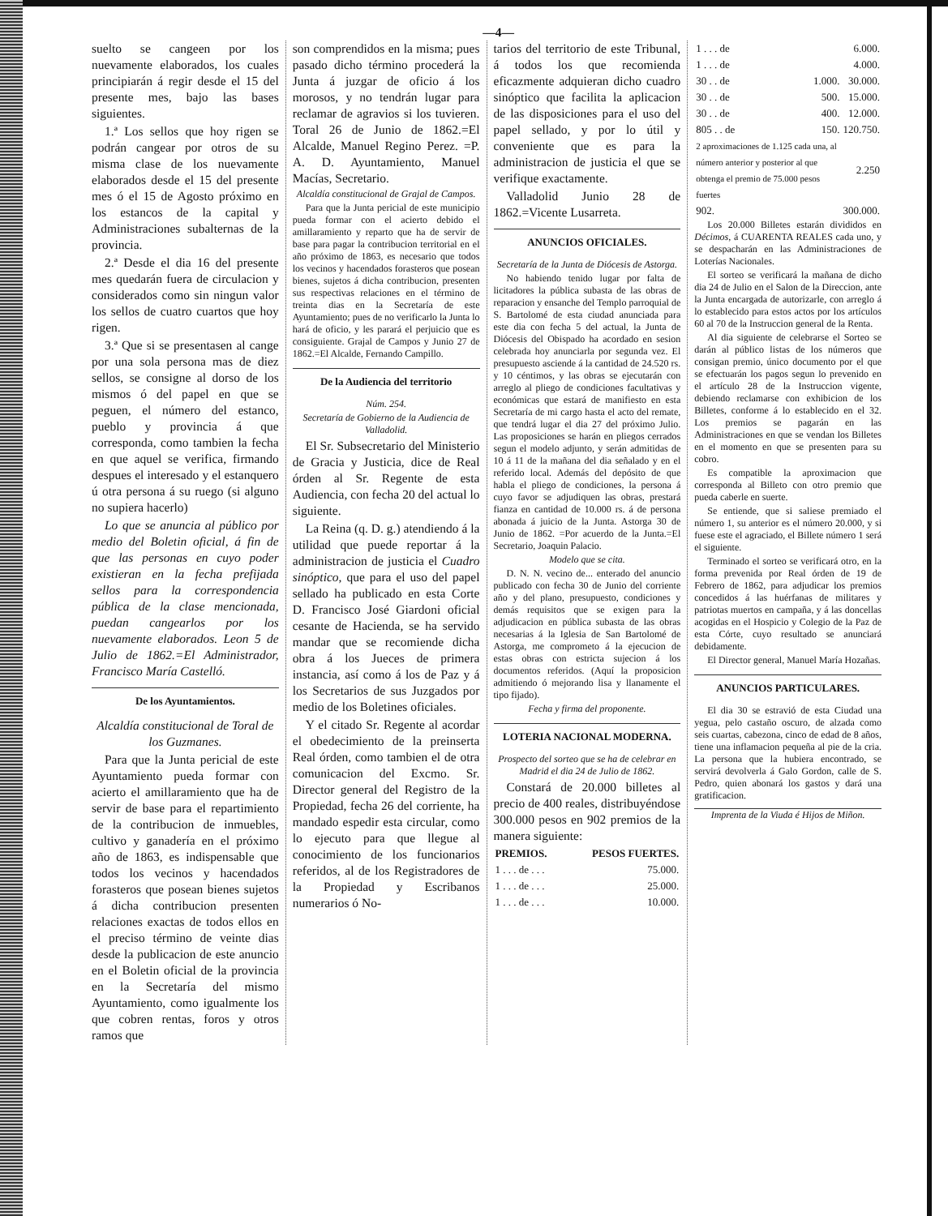—4—
suelto se cangeen por los nuevamente elaborados, los cuales principiarán á regir desde el 15 del presente mes, bajo las bases siguientes.
1.ª Los sellos que hoy rigen se podrán cangear por otros de su misma clase de los nuevamente elaborados desde el 15 del presente mes ó el 15 de Agosto próximo en los estancos de la capital y Administraciones subalternas de la provincia.
2.ª Desde el dia 16 del presente mes quedarán fuera de circulacion y considerados como sin ningun valor los sellos de cuatro cuartos que hoy rigen.
3.ª Que si se presentasen al cange por una sola persona mas de diez sellos, se consigne al dorso de los mismos ó del papel en que se peguen, el número del estanco, pueblo y provincia á que corresponda, como tambien la fecha en que aquel se verifica, firmando despues el interesado y el estanquero ú otra persona á su ruego (si alguno no supiera hacerlo)
Lo que se anuncia al público por medio del Boletin oficial, á fin de que las personas en cuyo poder existieran en la fecha prefijada sellos para la correspondencia pública de la clase mencionada, puedan cangearlos por los nuevamente elaborados. Leon 5 de Julio de 1862.=El Administrador, Francisco María Castelló.
De los Ayuntamientos.
Alcaldía constitucional de Toral de los Guzmanes.
Para que la Junta pericial de este Ayuntamiento pueda formar con acierto el amillaramiento que ha de servir de base para el repartimiento de la contribucion de inmuebles, cultivo y ganadería en el próximo año de 1863, es indispensable que todos los vecinos y hacendados forasteros que posean bienes sujetos á dicha contribucion presenten relaciones exactas de todos ellos en el preciso término de veinte dias desde la publicacion de este anuncio en el Boletin oficial de la provincia en la Secretaría del mismo Ayuntamiento, como igualmente los que cobren rentas, foros y otros ramos que
son comprendidos en la misma; pues pasado dicho término procederá la Junta á juzgar de oficio á los morosos, y no tendrán lugar para reclamar de agravios si los tuvieren. Toral 26 de Junio de 1862.=El Alcalde, Manuel Regino Perez. =P. A. D. Ayuntamiento, Manuel Macías, Secretario.
Alcaldía constitucional de Grajal de Campos.
Para que la Junta pericial de este municipio pueda formar con el acierto debido el amillaramiento y reparto que ha de servir de base para pagar la contribucion territorial en el año próximo de 1863, es necesario que todos los vecinos y hacendados forasteros que posean bienes, sujetos á dicha contribucion, presenten sus respectivas relaciones en el término de treinta dias en la Secretaría de este Ayuntamiento; pues de no verificarlo la Junta lo hará de oficio, y les parará el perjuicio que es consiguiente. Grajal de Campos y Junio 27 de 1862.=El Alcalde, Fernando Campillo.
De la Audiencia del territorio
Núm. 254.
Secretaría de Gobierno de la Audiencia de Valladolid.
El Sr. Subsecretario del Ministerio de Gracia y Justicia, dice de Real órden al Sr. Regente de esta Audiencia, con fecha 20 del actual lo siguiente.
La Reina (q. D. g.) atendiendo á la utilidad que puede reportar á la administracion de justicia el Cuadro sinóptico, que para el uso del papel sellado ha publicado en esta Corte D. Francisco José Giardoni oficial cesante de Hacienda, se ha servido mandar que se recomiende dicha obra á los Jueces de primera instancia, así como á los de Paz y á los Secretarios de sus Juzgados por medio de los Boletines oficiales.
Y el citado Sr. Regente al acordar el obedecimiento de la preinserta Real órden, como tambien el de otra comunicacion del Excmo. Sr. Director general del Registro de la Propiedad, fecha 26 del corriente, ha mandado espedir esta circular, como lo ejecuto para que llegue al conocimiento de los funcionarios referidos, al de los Registradores de la Propiedad y Escribanos numerarios ó No-
tarios del territorio de este Tribunal, á todos los que recomienda eficazmente adquieran dicho cuadro sinóptico que facilita la aplicacion de las disposiciones para el uso del papel sellado, y por lo útil y conveniente que es para la administracion de justicia el que se verifique exactamente.
Valladolid Junio 28 de 1862.=Vicente Lusarreta.
ANUNCIOS OFICIALES.
Secretaría de la Junta de Diócesis de Astorga.
No habiendo tenido lugar por falta de licitadores la pública subasta de las obras de reparacion y ensanche del Templo parroquial de S. Bartolomé de esta ciudad anunciada para este dia con fecha 5 del actual, la Junta de Diócesis del Obispado ha acordado en sesion celebrada hoy anunciarla por segunda vez. El presupuesto asciende á la cantidad de 24.520 rs. y 10 céntimos, y las obras se ejecutarán con arreglo al pliego de condiciones facultativas y económicas que estará de manifiesto en esta Secretaría de mi cargo hasta el acto del remate, que tendrá lugar el dia 27 del próximo Julio. Las proposiciones se harán en pliegos cerrados segun el modelo adjunto, y serán admitidas de 10 á 11 de la mañana del dia señalado y en el referido local. Además del depósito de que habla el pliego de condiciones, la persona á cuyo favor se adjudiquen las obras, prestará fianza en cantidad de 10.000 rs. á de persona abonada á juicio de la Junta. Astorga 30 de Junio de 1862. =Por acuerdo de la Junta.=El Secretario, Joaquin Palacio.
Modelo que se cita.
D. N. N. vecino de... enterado del anuncio publicado con fecha 30 de Junio del corriente año y del plano, presupuesto, condiciones y demás requisitos que se exigen para la adjudicacion en pública subasta de las obras necesarias á la Iglesia de San Bartolomé de Astorga, me comprometo á la ejecucion de estas obras con estricta sujecion á los documentos referidos. (Aquí la proposicion admitiendo ó mejorando lisa y llanamente el tipo fijado).
Fecha y firma del proponente.
LOTERIA NACIONAL MODERNA.
Prospecto del sorteo que se ha de celebrar en Madrid el dia 24 de Julio de 1862.
Constará de 20.000 billetes al precio de 400 reales, distribuyéndose 300.000 pesos en 902 premios de la manera siguiente:
| PREMIOS. | PESOS FUERTES. |
| --- | --- |
| 1 . . . de . . . | 75.000. |
| 1 . . . de . . . | 25.000. |
| 1 . . . de . . . | 10.000. |
| 1 . . . de | | 6.000. |
| 1 . . . de | | 4.000. |
| 30 . . de | 1.000. | 30.000. |
| 30 . . de | 500. | 15.000. |
| 30 . . de | 400. | 12.000. |
| 805 . . de | 150. | 120.750. |
| 2 aproximaciones de 1.125 cada una, al número anterior y posterior al que obtenga el premio de 75.000 pesos fuertes | | 2.250 |
| 902. | | 300.000. |
Los 20.000 Billetes estarán divididos en Décimos, á CUARENTA REALES cada uno, y se despacharán en las Administraciones de Loterías Nacionales.
El sorteo se verificará la mañana de dicho dia 24 de Julio en el Salon de la Direccion, ante la Junta encargada de autorizarle, con arreglo á lo establecido para estos actos por los artículos 60 al 70 de la Instruccion general de la Renta.
Al dia siguiente de celebrarse el Sorteo se darán al público listas de los números que consigan premio, único documento por el que se efectuarán los pagos segun lo prevenido en el artículo 28 de la Instruccion vigente, debiendo reclamarse con exhibicion de los Billetes, conforme á lo establecido en el 32. Los premios se pagarán en las Administraciones en que se vendan los Billetes en el momento en que se presenten para su cobro.
Es compatible la aproximacion que corresponda al Billeto con otro premio que pueda caberle en suerte.
Se entiende, que si saliese premiado el número 1, su anterior es el número 20.000, y si fuese este el agraciado, el Billete número 1 será el siguiente.
Terminado el sorteo se verificará otro, en la forma prevenida por Real órden de 19 de Febrero de 1862, para adjudicar los premios concedidos á las huérfanas de militares y patriotas muertos en campaña, y á las doncellas acogidas en el Hospicio y Colegio de la Paz de esta Córte, cuyo resultado se anunciará debidamente.
El Director general, Manuel María Hozañas.
ANUNCIOS PARTICULARES.
El dia 30 se estravió de esta Ciudad una yegua, pelo castaño oscuro, de alzada como seis cuartas, cabezona, cinco de edad de 8 años, tiene una inflamacion pequeña al pie de la cria. La persona que la hubiera encontrado, se servirá devolverla á Galo Gordon, calle de S. Pedro, quien abonará los gastos y dará una gratificacion.
Imprenta de la Viuda é Hijos de Miñon.